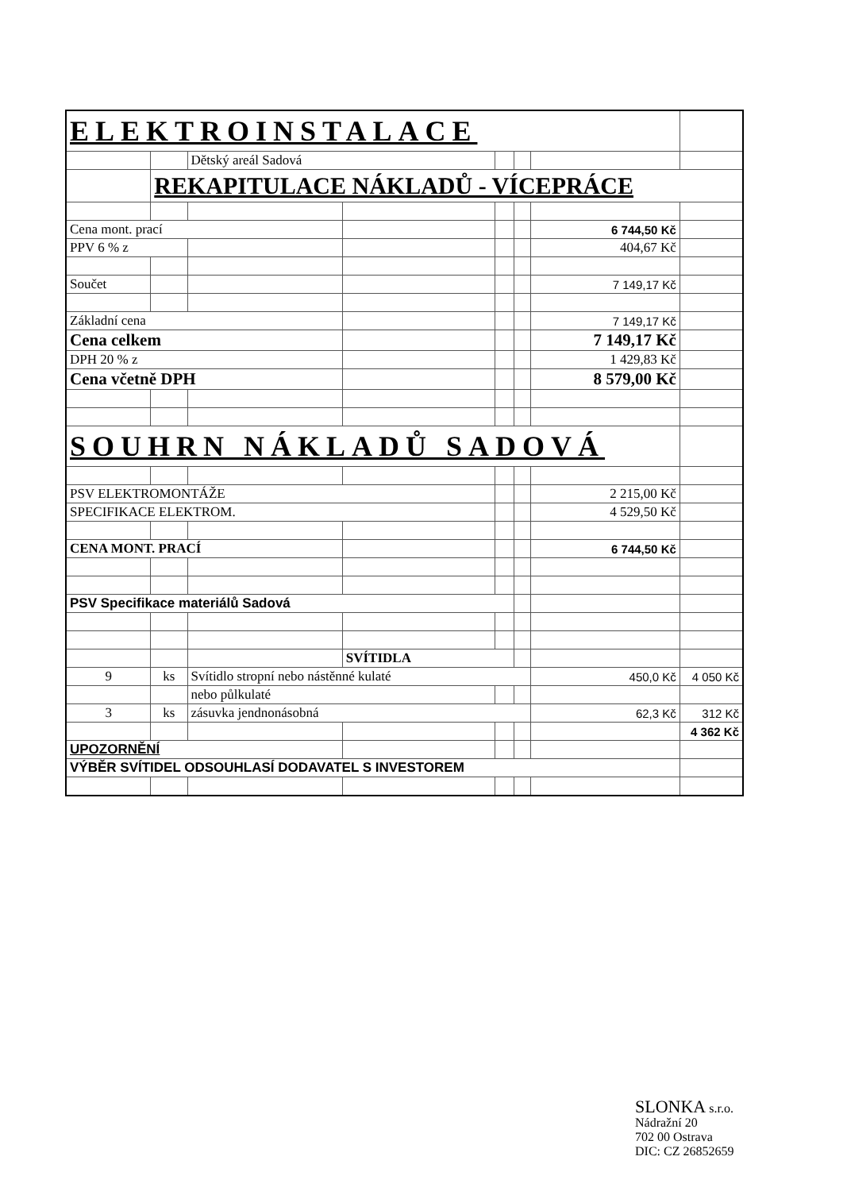| ELEKTROINSTALACE | | | | | | | |
| | | Dětský areál Sadová | | | | | |
| | REKAPITULACE NÁKLADŮ - VÍCEPRÁCE | | | | | | |
| Cena mont. prací | | | | | | 6 744,50 Kč | |
| PPV 6 % z | | | | | | 404,67 Kč | |
| Součet | | | | | | 7 149,17 Kč | |
| Základní cena | | | | | | 7 149,17 Kč | |
| Cena celkem | | | | | | 7 149,17 Kč | |
| DPH 20 % z | | | | | | 1 429,83 Kč | |
| Cena včetně DPH | | | | | | 8 579,00 Kč | |
| SOUHRN NÁKLADŮ SADOVÁ | | | | | | | |
| PSV ELEKTROMONTÁŽE | | | | | | 2 215,00 Kč | |
| SPECIFIKACE ELEKTROM. | | | | | | 4 529,50 Kč | |
| CENA MONT. PRACÍ | | | | | | 6 744,50 Kč | |
| PSV Specifikace materiálů Sadová | | | | | | | |
| | | | SVÍTIDLA | | | | |
| 9 | ks | Svítidlo stropní nebo nástěnné kulaté | | | | 450,0 Kč | 4 050 Kč |
| | | nebo půlkulaté | | | | | |
| 3 | ks | zásuvka jendnonásobná | | | | 62,3 Kč | 312 Kč |
| | | | | | | | 4 362 Kč |
| UPOZORNĚNÍ | | | | | | | |
| VÝBĚR SVÍTIDEL ODSOUHLASÍ DODAVATEL S INVESTOREM | | | | | | | |
SLONKA s.r.o.
Nádražní 20
702 00 Ostrava
DIC: CZ 26852659